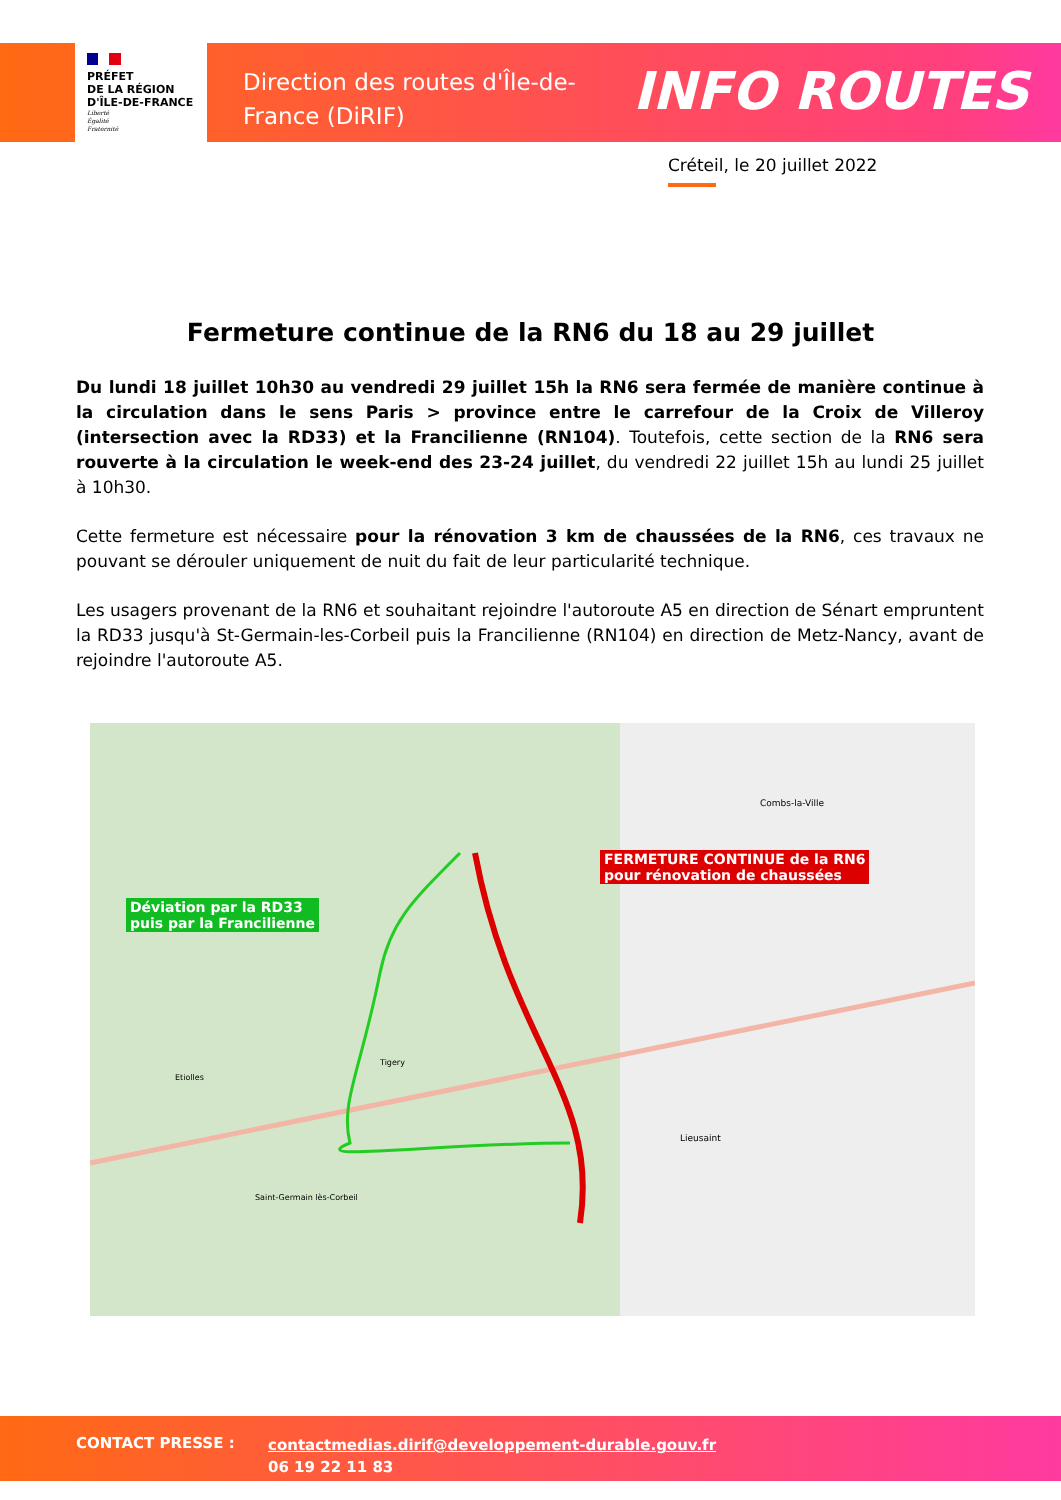PRÉFET
DE LA RÉGION
D'ÎLE-DE-FRANCE
Liberté
Égalité
Fraternité
Direction des routes d'Île-de-France (DiRIF)
INFO ROUTES
Créteil, le 20 juillet 2022
Fermeture continue de la RN6 du 18 au 29 juillet
Du lundi 18 juillet 10h30 au vendredi 29 juillet 15h la RN6 sera fermée de manière continue à la circulation dans le sens Paris > province entre le carrefour de la Croix de Villeroy (intersection avec la RD33) et la Francilienne (RN104). Toutefois, cette section de la RN6 sera rouverte à la circulation le week-end des 23-24 juillet, du vendredi 22 juillet 15h au lundi 25 juillet à 10h30.
Cette fermeture est nécessaire pour la rénovation 3 km de chaussées de la RN6, ces travaux ne pouvant se dérouler uniquement de nuit du fait de leur particularité technique.
Les usagers provenant de la RN6 et souhaitant rejoindre l'autoroute A5 en direction de Sénart empruntent la RD33 jusqu'à St-Germain-les-Corbeil puis la Francilienne (RN104) en direction de Metz-Nancy, avant de rejoindre l'autoroute A5.
FERMETURE CONTINUE de la RN6
pour rénovation de chaussées
Déviation par la RD33
puis par la Francilienne
Combs-la-Ville
Lieusaint
Etiolles
Tigery
Saint-Germain lès-Corbeil
CONTACT PRESSE :
contactmedias.dirif@developpement-durable.gouv.fr
06 19 22 11 83